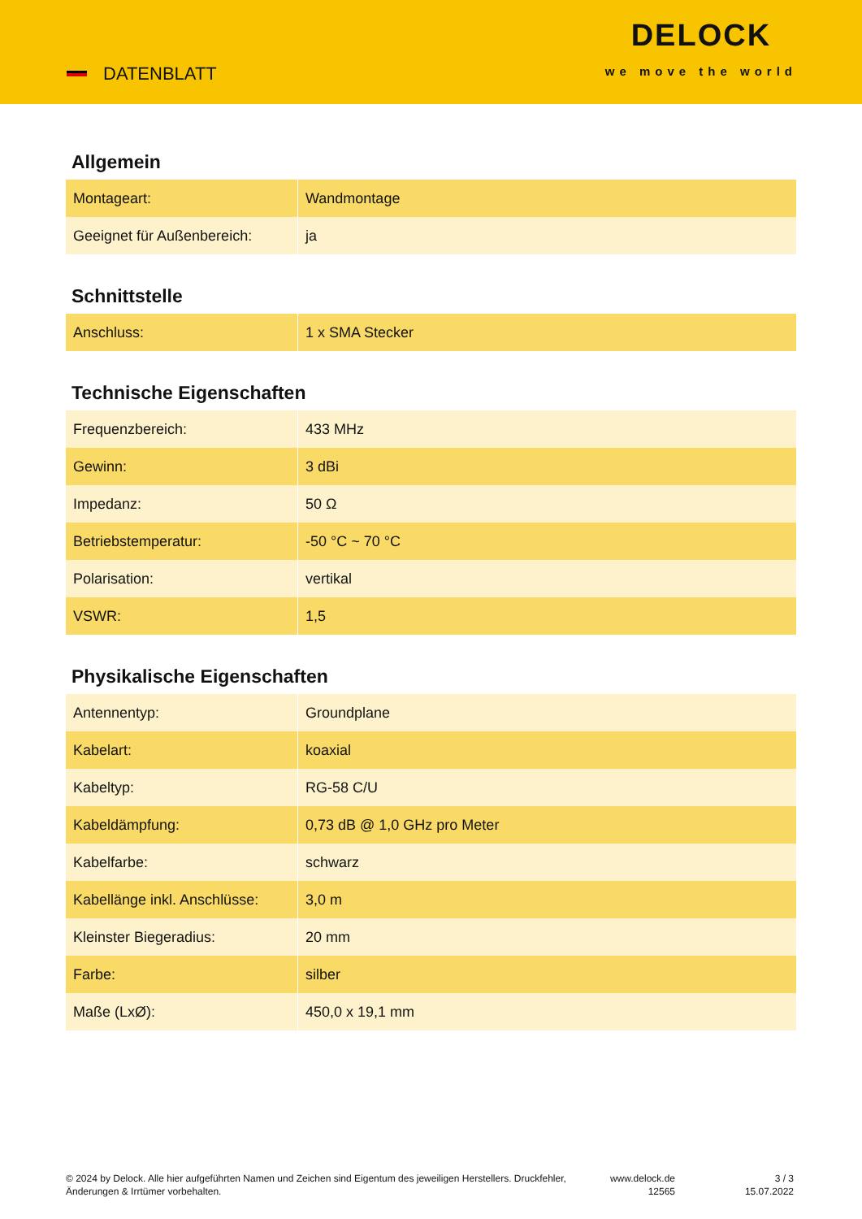DATENBLATT
DELOCK
we move the world
Allgemein
| Montageart: | Wandmontage |
| Geeignet für Außenbereich: | ja |
Schnittstelle
| Anschluss: | 1 x SMA Stecker |
Technische Eigenschaften
| Frequenzbereich: | 433 MHz |
| Gewinn: | 3 dBi |
| Impedanz: | 50 Ω |
| Betriebstemperatur: | -50 °C ~ 70 °C |
| Polarisation: | vertikal |
| VSWR: | 1,5 |
Physikalische Eigenschaften
| Antennentyp: | Groundplane |
| Kabelart: | koaxial |
| Kabeltyp: | RG-58 C/U |
| Kabeldämpfung: | 0,73 dB @ 1,0 GHz pro Meter |
| Kabelfarbe: | schwarz |
| Kabellänge inkl. Anschlüsse: | 3,0 m |
| Kleinster Biegeradius: | 20 mm |
| Farbe: | silber |
| Maße (LxØ): | 450,0 x 19,1 mm |
© 2024 by Delock. Alle hier aufgeführten Namen und Zeichen sind Eigentum des jeweiligen Herstellers. Druckfehler, Änderungen & Irrtümer vorbehalten.
www.delock.de
12565
3 / 3
15.07.2022